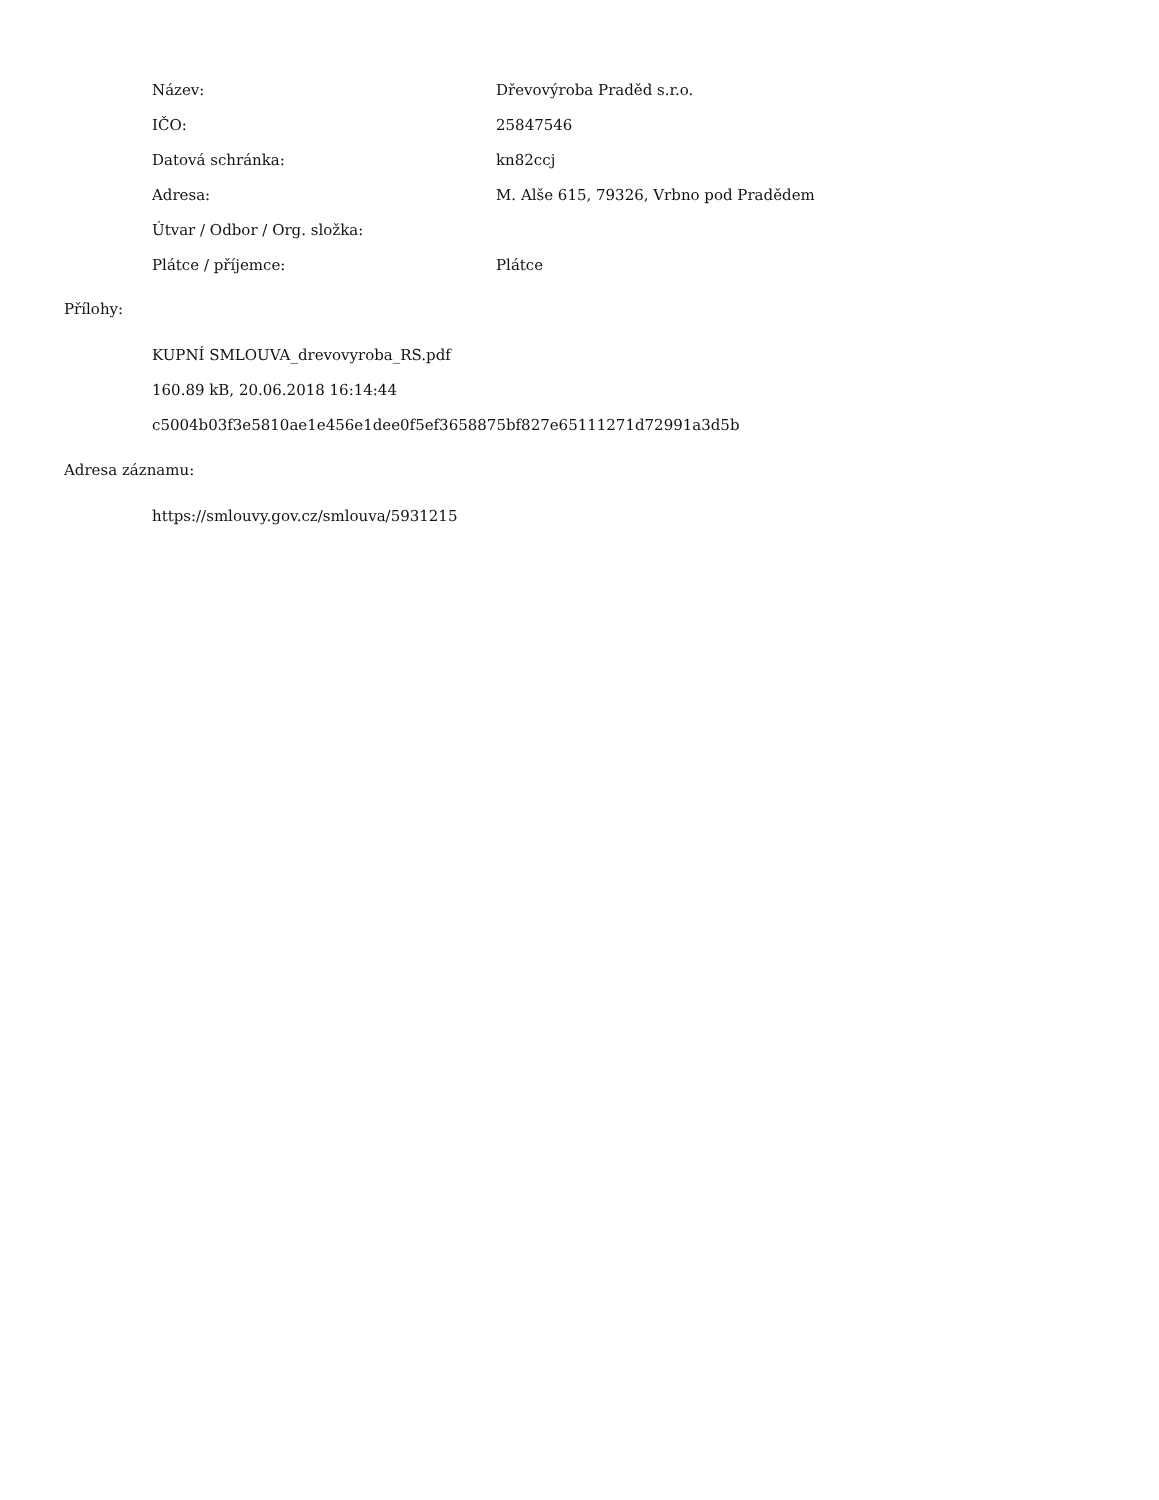| Název: | Dřevovýroba Praděd s.r.o. |
| IČO: | 25847546 |
| Datová schránka: | kn82ccj |
| Adresa: | M. Alše 615, 79326, Vrbno pod Pradědem |
| Útvar / Odbor / Org. složka: | |
| Plátce / příjemce: | Plátce |
Přílohy:
KUPNÍ SMLOUVA_drevovyroba_RS.pdf
160.89 kB, 20.06.2018 16:14:44
c5004b03f3e5810ae1e456e1dee0f5ef3658875bf827e65111271d72991a3d5b
Adresa záznamu:
https://smlouvy.gov.cz/smlouva/5931215